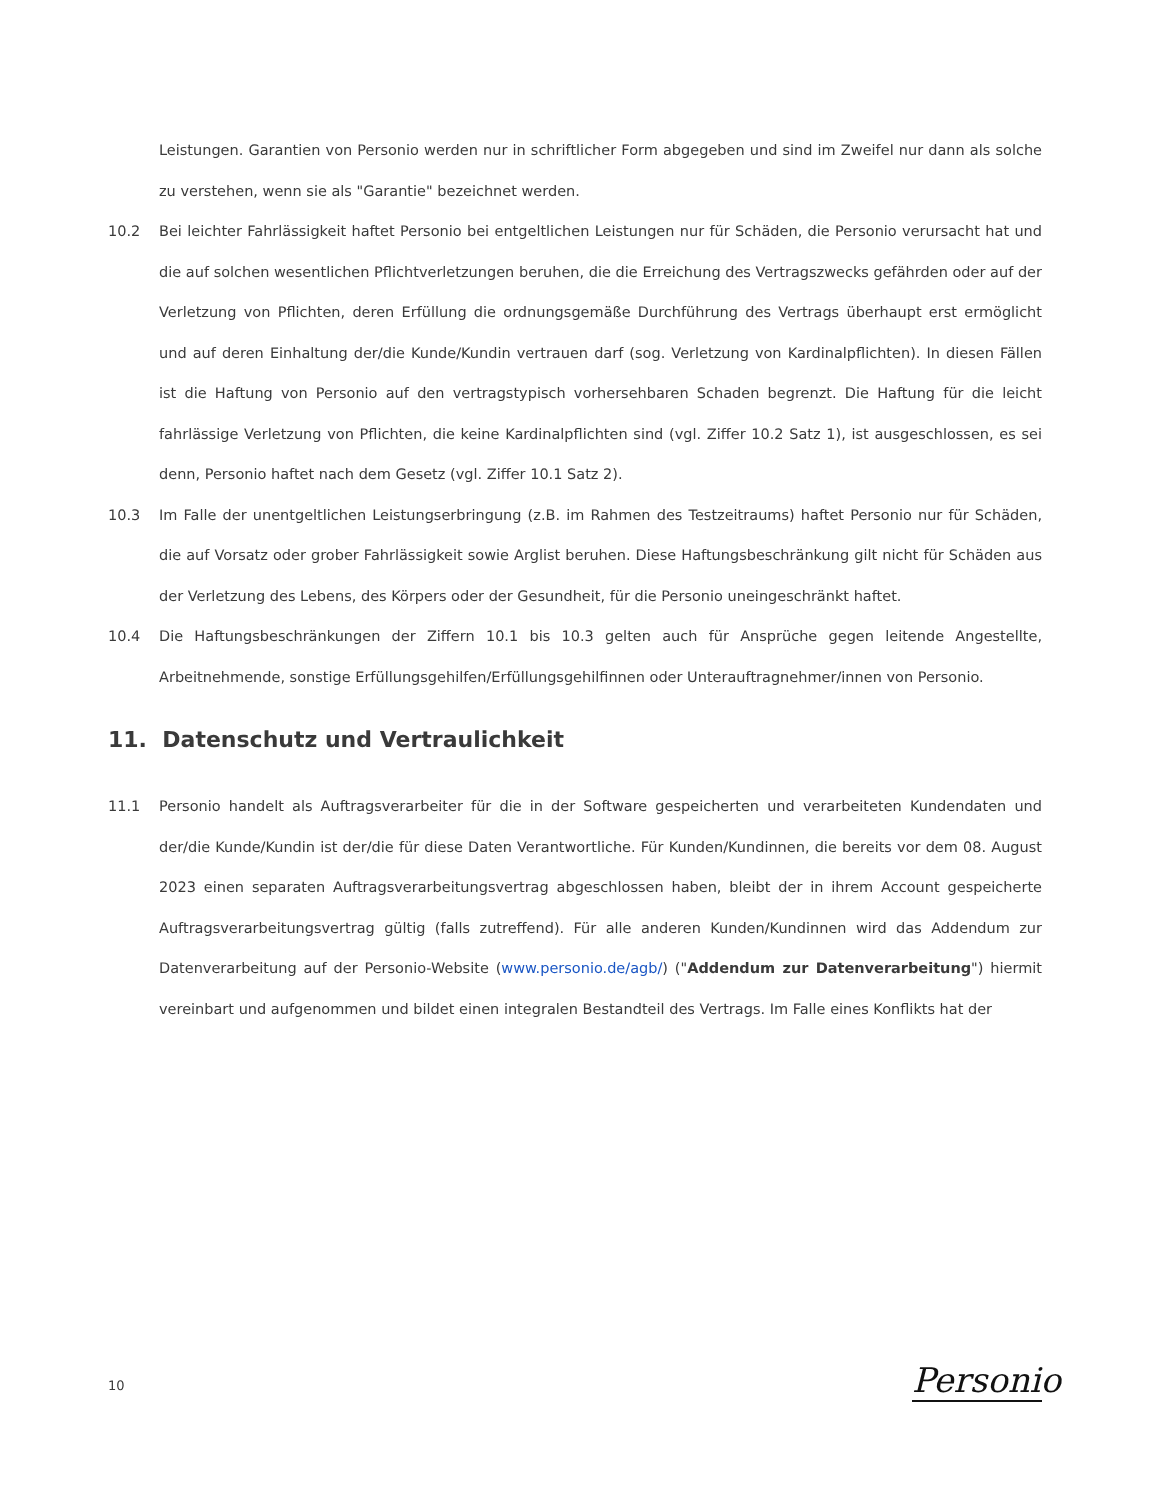Leistungen. Garantien von Personio werden nur in schriftlicher Form abgegeben und sind im Zweifel nur dann als solche zu verstehen, wenn sie als "Garantie" bezeichnet werden.
10.2 Bei leichter Fahrlässigkeit haftet Personio bei entgeltlichen Leistungen nur für Schäden, die Personio verursacht hat und die auf solchen wesentlichen Pflichtverletzungen beruhen, die die Erreichung des Vertragszwecks gefährden oder auf der Verletzung von Pflichten, deren Erfüllung die ordnungsgemäße Durchführung des Vertrags überhaupt erst ermöglicht und auf deren Einhaltung der/die Kunde/Kundin vertrauen darf (sog. Verletzung von Kardinalpflichten). In diesen Fällen ist die Haftung von Personio auf den vertragstypisch vorhersehbaren Schaden begrenzt. Die Haftung für die leicht fahrlässige Verletzung von Pflichten, die keine Kardinalpflichten sind (vgl. Ziffer 10.2 Satz 1), ist ausgeschlossen, es sei denn, Personio haftet nach dem Gesetz (vgl. Ziffer 10.1 Satz 2).
10.3 Im Falle der unentgeltlichen Leistungserbringung (z.B. im Rahmen des Testzeitraums) haftet Personio nur für Schäden, die auf Vorsatz oder grober Fahrlässigkeit sowie Arglist beruhen. Diese Haftungsbeschränkung gilt nicht für Schäden aus der Verletzung des Lebens, des Körpers oder der Gesundheit, für die Personio uneingeschränkt haftet.
10.4 Die Haftungsbeschränkungen der Ziffern 10.1 bis 10.3 gelten auch für Ansprüche gegen leitende Angestellte, Arbeitnehmende, sonstige Erfüllungsgehilfen/Erfüllungsgehilfinnen oder Unterauftragnehmer/innen von Personio.
11. Datenschutz und Vertraulichkeit
11.1 Personio handelt als Auftragsverarbeiter für die in der Software gespeicherten und verarbeiteten Kundendaten und der/die Kunde/Kundin ist der/die für diese Daten Verantwortliche. Für Kunden/Kundinnen, die bereits vor dem 08. August 2023 einen separaten Auftragsverarbeitungsvertrag abgeschlossen haben, bleibt der in ihrem Account gespeicherte Auftragsverarbeitungsvertrag gültig (falls zutreffend). Für alle anderen Kunden/Kundinnen wird das Addendum zur Datenverarbeitung auf der Personio-Website (www.personio.de/agb/) ("Addendum zur Datenverarbeitung") hiermit vereinbart und aufgenommen und bildet einen integralen Bestandteil des Vertrags. Im Falle eines Konflikts hat der
10
Personio